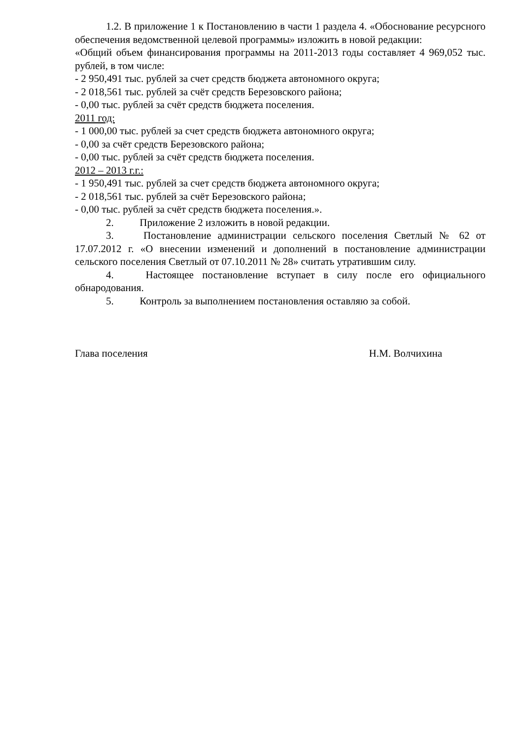1.2. В приложение 1 к Постановлению в части 1 раздела 4. «Обоснование ресурсного обеспечения ведомственной целевой программы» изложить в новой редакции:
«Общий объем финансирования программы на 2011-2013 годы составляет 4 969,052 тыс. рублей, в том числе:
- 2 950,491 тыс. рублей за счет средств бюджета автономного округа;
- 2 018,561 тыс. рублей за счёт средств Березовского района;
- 0,00 тыс. рублей за счёт средств бюджета поселения.
2011 год:
- 1 000,00 тыс. рублей за счет средств бюджета автономного округа;
- 0,00 за счёт средств Березовского района;
- 0,00 тыс. рублей за счёт средств бюджета поселения.
2012 – 2013 г.г.:
- 1 950,491 тыс. рублей за счет средств бюджета автономного округа;
- 2 018,561 тыс. рублей за счёт Березовского района;
- 0,00 тыс. рублей за счёт средств бюджета поселения.».
2. Приложение 2 изложить в новой редакции.
3. Постановление администрации сельского поселения Светлый № 62 от 17.07.2012 г. «О внесении изменений и дополнений в постановление администрации сельского поселения Светлый от 07.10.2011 № 28» считать утратившим силу.
4. Настоящее постановление вступает в силу после его официального обнародования.
5. Контроль за выполнением постановления оставляю за собой.
Глава поселения Н.М. Волчихина